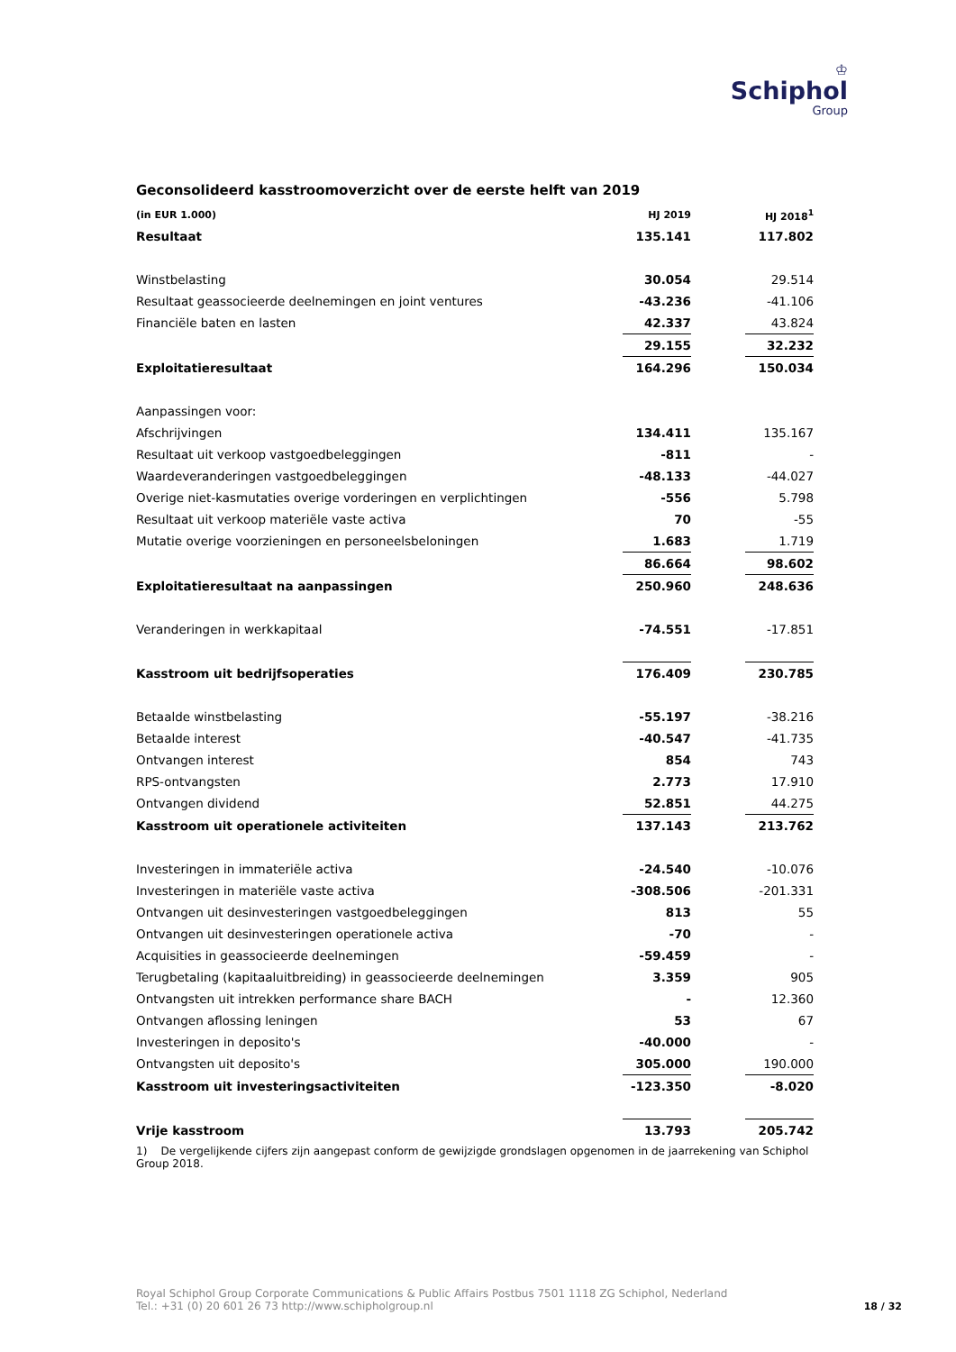♔
Schiphol
Group
Geconsolideerd kasstroomoverzicht over de eerste helft van 2019
| (in EUR 1.000) | HJ 2019 | | HJ 2018<sup>1</sup> |
| Resultaat | 135.141 | | 117.802 |
| Winstbelasting | 30.054 | | 29.514 |
| Resultaat geassocieerde deelnemingen en joint ventures | -43.236 | | -41.106 |
| Financiële baten en lasten | 42.337 | | 43.824 |
| | 29.155 | | 32.232 |
| Exploitatieresultaat | 164.296 | | 150.034 |
| Aanpassingen voor: | | | |
| Afschrijvingen | 134.411 | | 135.167 |
| Resultaat uit verkoop vastgoedbeleggingen | -811 | | - |
| Waardeveranderingen vastgoedbeleggingen | -48.133 | | -44.027 |
| Overige niet-kasmutaties overige vorderingen en verplichtingen | -556 | | 5.798 |
| Resultaat uit verkoop materiële vaste activa | 70 | | -55 |
| Mutatie overige voorzieningen en personeelsbeloningen | 1.683 | | 1.719 |
| | 86.664 | | 98.602 |
| Exploitatieresultaat na aanpassingen | 250.960 | | 248.636 |
| Veranderingen in werkkapitaal | -74.551 | | -17.851 |
| Kasstroom uit bedrijfsoperaties | 176.409 | | 230.785 |
| Betaalde winstbelasting | -55.197 | | -38.216 |
| Betaalde interest | -40.547 | | -41.735 |
| Ontvangen interest | 854 | | 743 |
| RPS-ontvangsten | 2.773 | | 17.910 |
| Ontvangen dividend | 52.851 | | 44.275 |
| Kasstroom uit operationele activiteiten | 137.143 | | 213.762 |
| Investeringen in immateriële activa | -24.540 | | -10.076 |
| Investeringen in materiële vaste activa | -308.506 | | -201.331 |
| Ontvangen uit desinvesteringen vastgoedbeleggingen | 813 | | 55 |
| Ontvangen uit desinvesteringen operationele activa | -70 | | - |
| Acquisities in geassocieerde deelnemingen | -59.459 | | - |
| Terugbetaling (kapitaaluitbreiding) in geassocieerde deelnemingen | 3.359 | | 905 |
| Ontvangsten uit intrekken performance share BACH | - | | 12.360 |
| Ontvangen aflossing leningen | 53 | | 67 |
| Investeringen in deposito's | -40.000 | | - |
| Ontvangsten uit deposito's | 305.000 | | 190.000 |
| Kasstroom uit investeringsactiviteiten | -123.350 | | -8.020 |
| Vrije kasstroom | 13.793 | | 205.742 |
1) De vergelijkende cijfers zijn aangepast conform de gewijzigde grondslagen opgenomen in de jaarrekening van Schiphol Group 2018.
Royal Schiphol Group Corporate Communications & Public Affairs Postbus 7501 1118 ZG Schiphol, Nederland
Tel.: +31 (0) 20 601 26 73 http://www.schipholgroup.nl
18 / 32